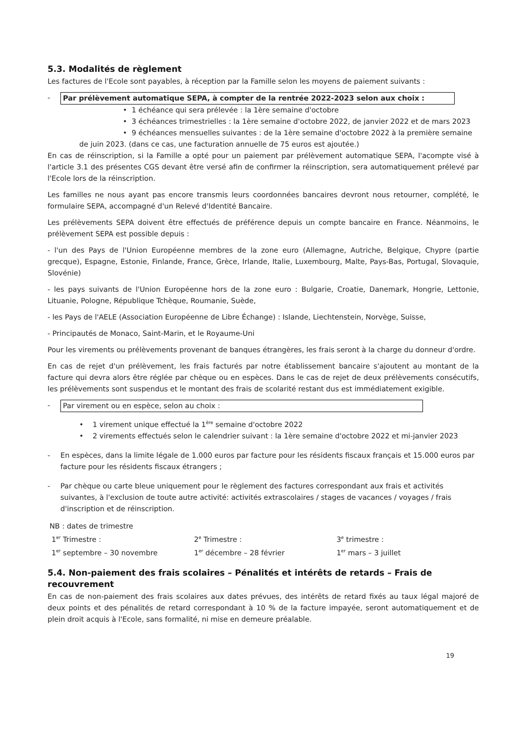5.3. Modalités de règlement
Les factures de l'Ecole sont payables, à réception par la Famille selon les moyens de paiement suivants :
- Par prélèvement automatique SEPA, à compter de la rentrée 2022-2023 selon aux choix :
• 1 échéance qui sera prélevée : la 1ère semaine d'octobre
• 3 échéances trimestrielles : la 1ère semaine d'octobre 2022, de janvier 2022 et de mars 2023
• 9 échéances mensuelles suivantes : de la 1ère semaine d'octobre 2022 à la première semaine
de juin 2023. (dans ce cas, une facturation annuelle de 75 euros est ajoutée.)
En cas de réinscription, si la Famille a opté pour un paiement par prélèvement automatique SEPA, l'acompte visé à l'article 3.1 des présentes CGS devant être versé afin de confirmer la réinscription, sera automatiquement prélevé par l'Ecole lors de la réinscription.
Les familles ne nous ayant pas encore transmis leurs coordonnées bancaires devront nous retourner, complété, le formulaire SEPA, accompagné d'un Relevé d'Identité Bancaire.
Les prélèvements SEPA doivent être effectués de préférence depuis un compte bancaire en France. Néanmoins, le prélèvement SEPA est possible depuis :
- l'un des Pays de l'Union Européenne membres de la zone euro (Allemagne, Autriche, Belgique, Chypre (partie grecque), Espagne, Estonie, Finlande, France, Grèce, Irlande, Italie, Luxembourg, Malte, Pays-Bas, Portugal, Slovaquie, Slovénie)
- les pays suivants de l'Union Européenne hors de la zone euro : Bulgarie, Croatie, Danemark, Hongrie, Lettonie, Lituanie, Pologne, République Tchèque, Roumanie, Suède,
- les Pays de l'AELE (Association Européenne de Libre Échange) : Islande, Liechtenstein, Norvège, Suisse,
- Principautés de Monaco, Saint-Marin, et le Royaume-Uni
Pour les virements ou prélèvements provenant de banques étrangères, les frais seront à la charge du donneur d'ordre.
En cas de rejet d'un prélèvement, les frais facturés par notre établissement bancaire s'ajoutent au montant de la facture qui devra alors être réglée par chèque ou en espèces. Dans le cas de rejet de deux prélèvements consécutifs, les prélèvements sont suspendus et le montant des frais de scolarité restant dus est immédiatement exigible.
- Par virement ou en espèce, selon au choix :
• 1 virement unique effectué la 1<sup>ère</sup> semaine d'octobre 2022
• 2 virements effectués selon le calendrier suivant : la 1ère semaine d'octobre 2022 et mi-janvier 2023
- En espèces, dans la limite légale de 1.000 euros par facture pour les résidents fiscaux français et 15.000 euros par facture pour les résidents fiscaux étrangers ;
- Par chèque ou carte bleue uniquement pour le règlement des factures correspondant aux frais et activités suivantes, à l'exclusion de toute autre activité: activités extrascolaires / stages de vacances / voyages / frais d'inscription et de réinscription.
NB : dates de trimestre
| 1<sup>er</sup> Trimestre : | 2<sup>e</sup> Trimestre : | 3<sup>e</sup> trimestre : |
| 1<sup>er</sup> septembre – 30 novembre | 1<sup>er</sup> décembre – 28 février | 1<sup>er</sup> mars – 3 juillet |
5.4. Non-paiement des frais scolaires – Pénalités et intérêts de retards – Frais de recouvrement
En cas de non-paiement des frais scolaires aux dates prévues, des intérêts de retard fixés au taux légal majoré de deux points et des pénalités de retard correspondant à 10 % de la facture impayée, seront automatiquement et de plein droit acquis à l'Ecole, sans formalité, ni mise en demeure préalable.
19